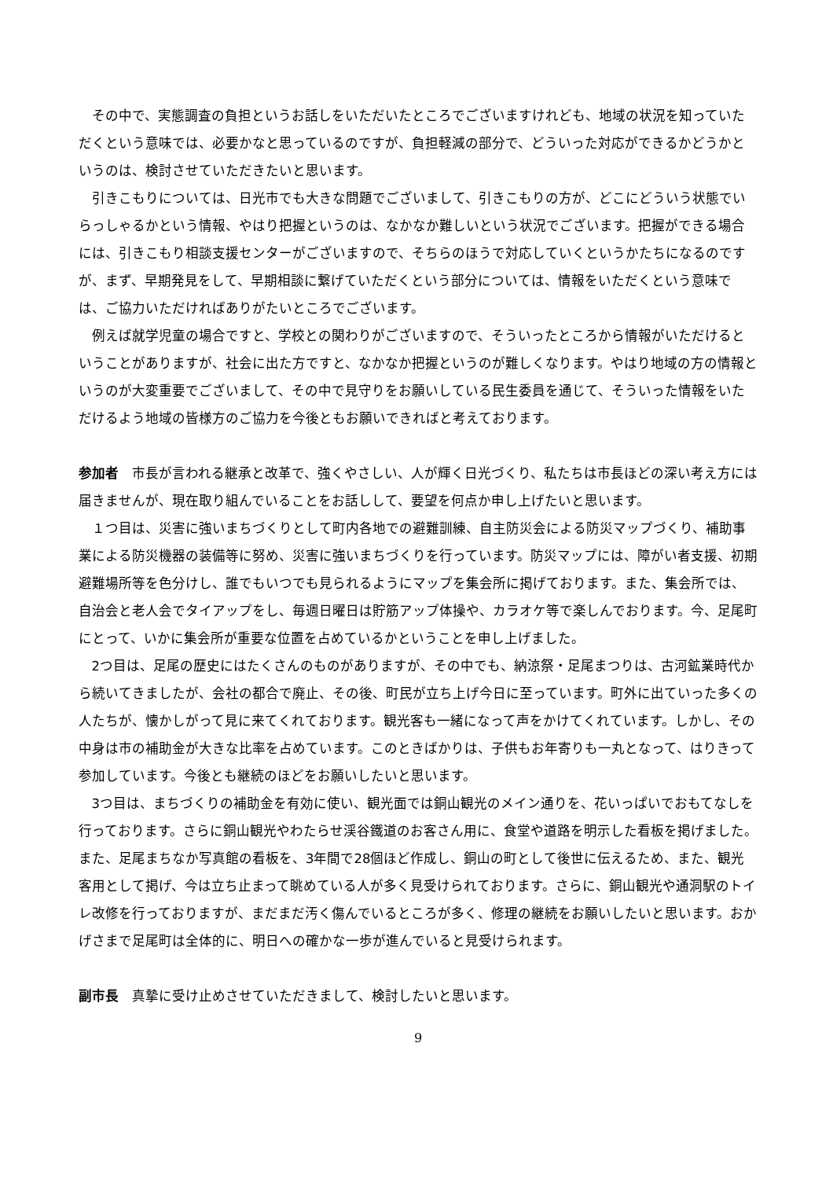その中で、実態調査の負担というお話しをいただいたところでございますけれども、地域の状況を知っていただくという意味では、必要かなと思っているのですが、負担軽減の部分で、どういった対応ができるかどうかというのは、検討させていただきたいと思います。
引きこもりについては、日光市でも大きな問題でございまして、引きこもりの方が、どこにどういう状態でいらっしゃるかという情報、やはり把握というのは、なかなか難しいという状況でございます。把握ができる場合には、引きこもり相談支援センターがございますので、そちらのほうで対応していくというかたちになるのですが、まず、早期発見をして、早期相談に繋げていただくという部分については、情報をいただくという意味では、ご協力いただければありがたいところでございます。
例えば就学児童の場合ですと、学校との関わりがございますので、そういったところから情報がいただけるということがありますが、社会に出た方ですと、なかなか把握というのが難しくなります。やはり地域の方の情報というのが大変重要でございまして、その中で見守りをお願いしている民生委員を通じて、そういった情報をいただけるよう地域の皆様方のご協力を今後ともお願いできればと考えております。
参加者　市長が言われる継承と改革で、強くやさしい、人が輝く日光づくり、私たちは市長ほどの深い考え方には届きませんが、現在取り組んでいることをお話しして、要望を何点か申し上げたいと思います。
１つ目は、災害に強いまちづくりとして町内各地での避難訓練、自主防災会による防災マップづくり、補助事業による防災機器の装備等に努め、災害に強いまちづくりを行っています。防災マップには、障がい者支援、初期避難場所等を色分けし、誰でもいつでも見られるようにマップを集会所に掲げております。また、集会所では、自治会と老人会でタイアップをし、毎週日曜日は貯筋アップ体操や、カラオケ等で楽しんでおります。今、足尾町にとって、いかに集会所が重要な位置を占めているかということを申し上げました。
2つ目は、足尾の歴史にはたくさんのものがありますが、その中でも、納涼祭・足尾まつりは、古河鉱業時代から続いてきましたが、会社の都合で廃止、その後、町民が立ち上げ今日に至っています。町外に出ていった多くの人たちが、懐かしがって見に来てくれております。観光客も一緒になって声をかけてくれています。しかし、その中身は市の補助金が大きな比率を占めています。このときばかりは、子供もお年寄りも一丸となって、はりきって参加しています。今後とも継続のほどをお願いしたいと思います。
3つ目は、まちづくりの補助金を有効に使い、観光面では銅山観光のメイン通りを、花いっぱいでおもてなしを行っております。さらに銅山観光やわたらせ渓谷鐵道のお客さん用に、食堂や道路を明示した看板を掲げました。また、足尾まちなか写真館の看板を、3年間で28個ほど作成し、銅山の町として後世に伝えるため、また、観光客用として掲げ、今は立ち止まって眺めている人が多く見受けられております。さらに、銅山観光や通洞駅のトイレ改修を行っておりますが、まだまだ汚く傷んでいるところが多く、修理の継続をお願いしたいと思います。おかげさまで足尾町は全体的に、明日への確かな一歩が進んでいると見受けられます。
副市長　真摯に受け止めさせていただきまして、検討したいと思います。
9